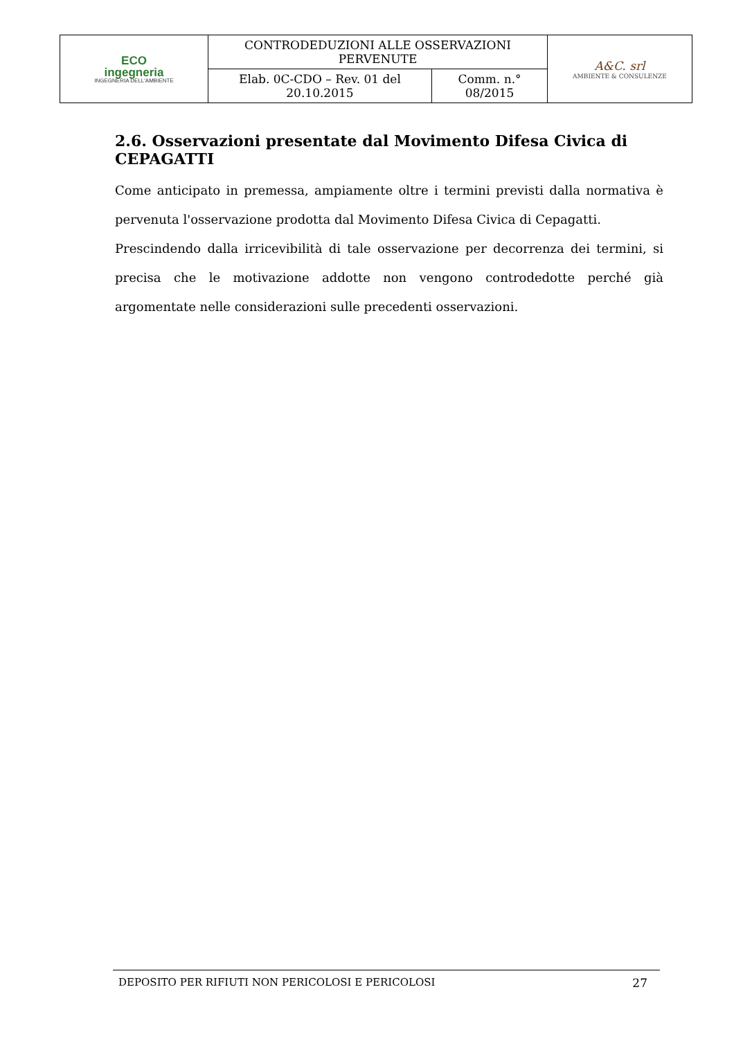| ECO ingegneria INGEGNERIA DELL'AMBIENTE | CONTRODEDUZIONI ALLE OSSERVAZIONI PERVENUTE | | A&C. srl AMBIENTE & CONSULENZE |
| | Elab. 0C-CDO – Rev. 01 del 20.10.2015 | Comm. n.° 08/2015 | |
2.6. Osservazioni presentate dal Movimento Difesa Civica di CEPAGATTI
Come anticipato in premessa, ampiamente oltre i termini previsti dalla normativa è pervenuta l'osservazione prodotta dal Movimento Difesa Civica di Cepagatti.
Prescindendo dalla irricevibilità di tale osservazione per decorrenza dei termini, si precisa che le motivazione addotte non vengono controdedotte perché già argomentate nelle considerazioni sulle precedenti osservazioni.
DEPOSITO PER RIFIUTI NON PERICOLOSI E PERICOLOSI 27